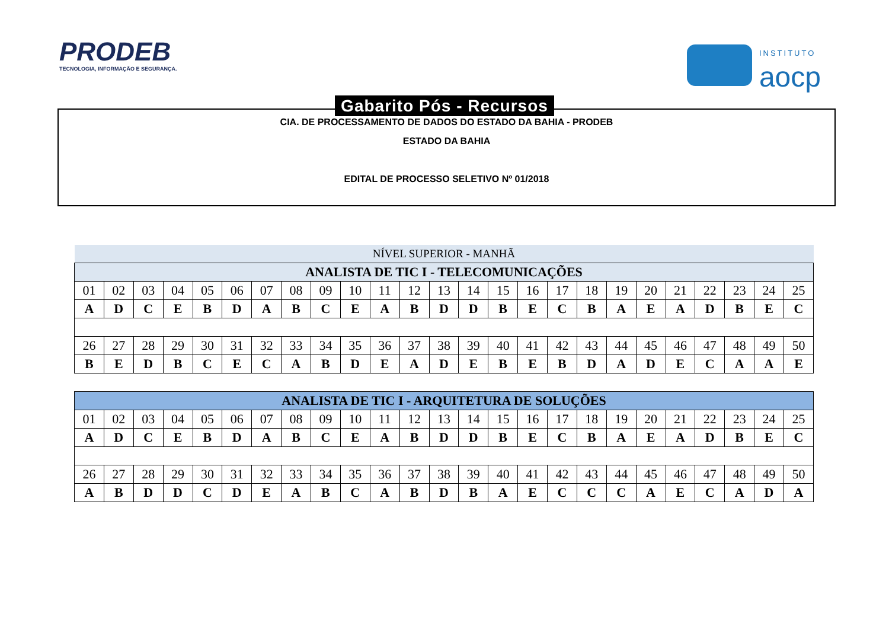PRODEB
TECNOLOGIA, INFORMAÇÃO E SEGURANÇA.
INSTITUTO
aocp
Gabarito Pós - Recursos
CIA. DE PROCESSAMENTO DE DADOS DO ESTADO DA BAHIA - PRODEB
ESTADO DA BAHIA
EDITAL DE PROCESSO SELETIVO Nº 01/2018
| NÍVEL SUPERIOR - MANHÃ | | | | | | | | | | | | | | | | | | | | | | | | |
| --- | --- | --- | --- | --- | --- | --- | --- | --- | --- | --- | --- | --- | --- | --- | --- | --- | --- | --- | --- | --- | --- | --- | --- | --- |
| ANALISTA DE TIC I - TELECOMUNICAÇÕES | | | | | | | | | | | | | | | | | | | | | | | | |
| 01 | 02 | 03 | 04 | 05 | 06 | 07 | 08 | 09 | 10 | 11 | 12 | 13 | 14 | 15 | 16 | 17 | 18 | 19 | 20 | 21 | 22 | 23 | 24 | 25 |
| A | D | C | E | B | D | A | B | C | E | A | B | D | D | B | E | C | B | A | E | A | D | B | E | C |
| 26 | 27 | 28 | 29 | 30 | 31 | 32 | 33 | 34 | 35 | 36 | 37 | 38 | 39 | 40 | 41 | 42 | 43 | 44 | 45 | 46 | 47 | 48 | 49 | 50 |
| B | E | D | B | C | E | C | A | B | D | E | A | D | E | B | E | B | D | A | D | E | C | A | A | E |
| ANALISTA DE TIC I - ARQUITETURA DE SOLUÇÕES | | | | | | | | | | | | | | | | | | | | | | | | |
| --- | --- | --- | --- | --- | --- | --- | --- | --- | --- | --- | --- | --- | --- | --- | --- | --- | --- | --- | --- | --- | --- | --- | --- | --- |
| 01 | 02 | 03 | 04 | 05 | 06 | 07 | 08 | 09 | 10 | 11 | 12 | 13 | 14 | 15 | 16 | 17 | 18 | 19 | 20 | 21 | 22 | 23 | 24 | 25 |
| A | D | C | E | B | D | A | B | C | E | A | B | D | D | B | E | C | B | A | E | A | D | B | E | C |
| 26 | 27 | 28 | 29 | 30 | 31 | 32 | 33 | 34 | 35 | 36 | 37 | 38 | 39 | 40 | 41 | 42 | 43 | 44 | 45 | 46 | 47 | 48 | 49 | 50 |
| A | B | D | D | C | D | E | A | B | C | A | B | D | B | A | E | C | C | C | A | E | C | A | D | A |